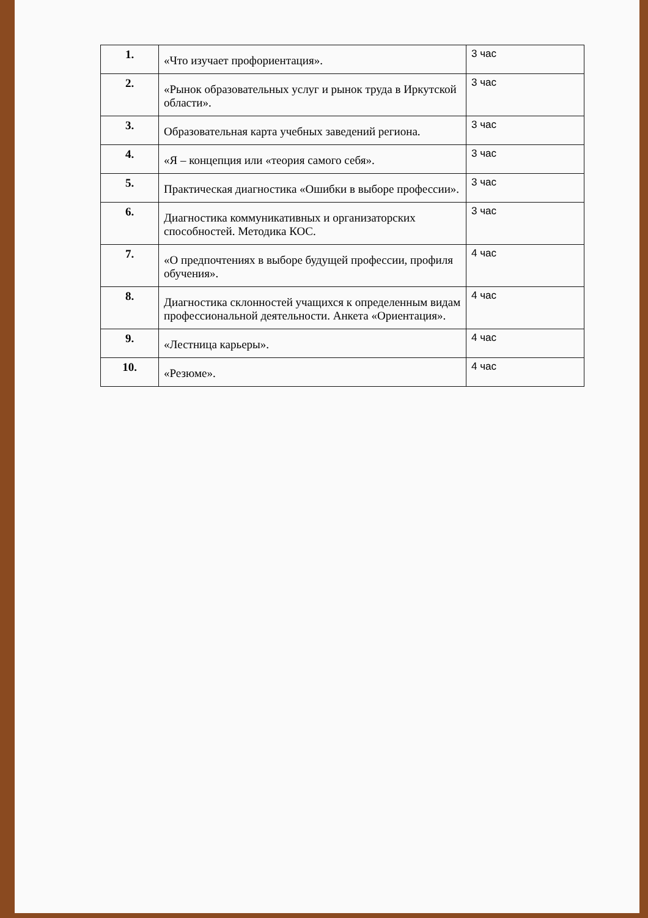| 1. | «Что изучает профориентация». | 3 час |
| 2. | «Рынок образовательных услуг и рынок труда в Иркутской области». | 3 час |
| 3. | Образовательная карта учебных заведений региона. | 3 час |
| 4. | «Я – концепция или «теория самого себя». | 3 час |
| 5. | Практическая диагностика «Ошибки в выборе профессии». | 3 час |
| 6. | Диагностика коммуникативных и организаторских способностей. Методика КОС. | 3 час |
| 7. | «О предпочтениях в выборе будущей профессии, профиля обучения». | 4 час |
| 8. | Диагностика склонностей учащихся к определенным видам профессиональной деятельности. Анкета «Ориентация». | 4 час |
| 9. | «Лестница карьеры». | 4 час |
| 10. | «Резюме». | 4 час |